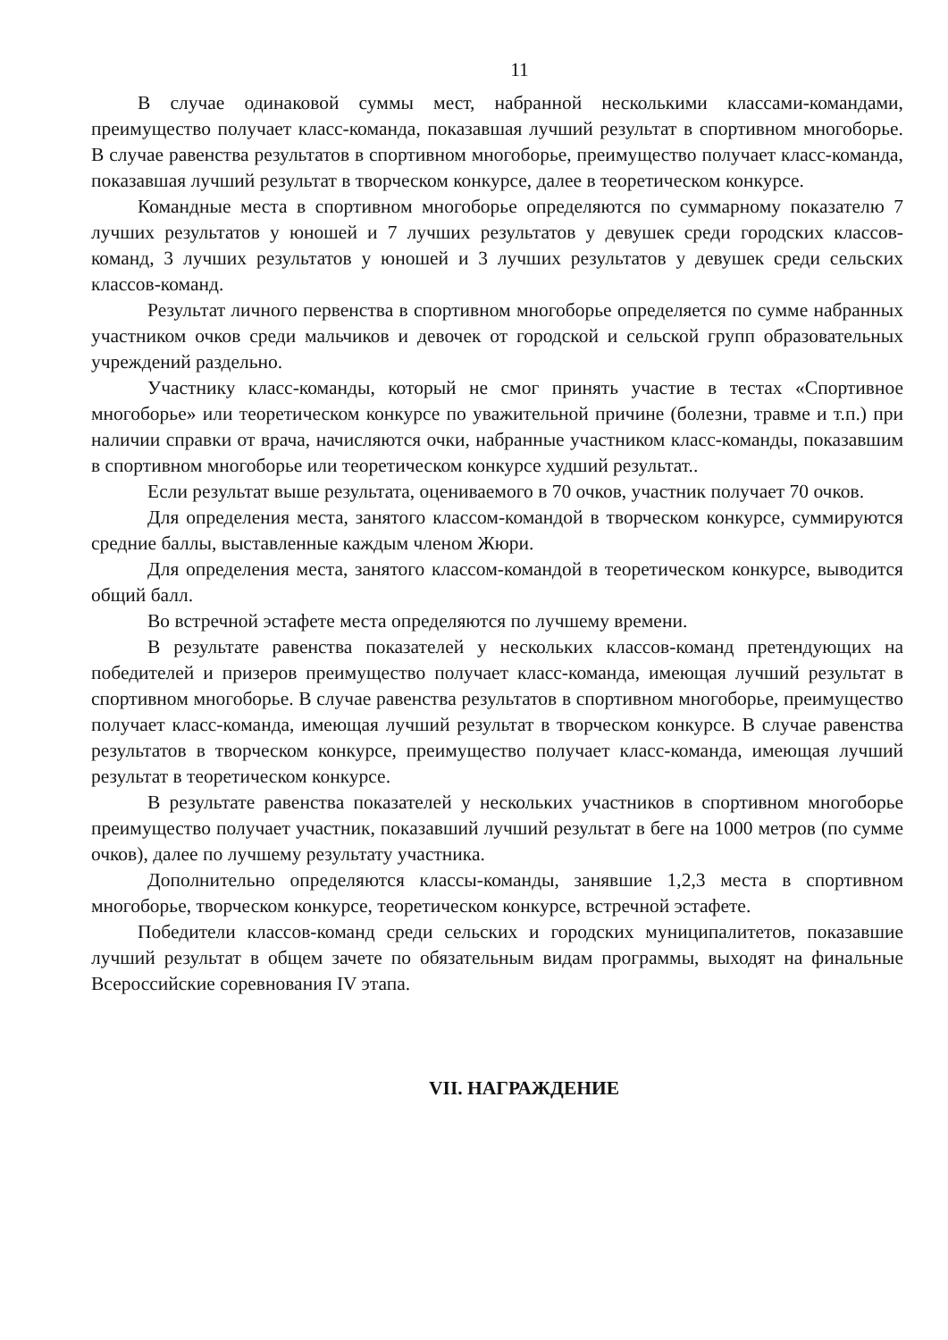11
В случае одинаковой суммы мест, набранной несколькими классами-командами, преимущество получает класс-команда, показавшая лучший результат в спортивном многоборье. В случае равенства результатов в спортивном многоборье, преимущество получает класс-команда, показавшая лучший результат в творческом конкурсе, далее в теоретическом конкурсе.
Командные места в спортивном многоборье определяются по суммарному показателю 7 лучших результатов у юношей и 7 лучших результатов у девушек среди городских классов-команд, 3 лучших результатов у юношей и 3 лучших результатов у девушек среди сельских классов-команд.
Результат личного первенства в спортивном многоборье определяется по сумме набранных участником очков среди мальчиков и девочек от городской и сельской групп образовательных учреждений раздельно.
Участнику класс-команды, который не смог принять участие в тестах «Спортивное многоборье» или теоретическом конкурсе по уважительной причине (болезни, травме и т.п.) при наличии справки от врача, начисляются очки, набранные участником класс-команды, показавшим в спортивном многоборье или теоретическом конкурсе худший результат..
Если результат выше результата, оцениваемого в 70 очков, участник получает 70 очков.
Для определения места, занятого классом-командой в творческом конкурсе, суммируются средние баллы, выставленные каждым членом Жюри.
Для определения места, занятого классом-командой в теоретическом конкурсе, выводится общий балл.
Во встречной эстафете места определяются по лучшему времени.
В результате равенства показателей у нескольких классов-команд претендующих на победителей и призеров преимущество получает класс-команда, имеющая лучший результат в спортивном многоборье. В случае равенства результатов в спортивном многоборье, преимущество получает класс-команда, имеющая лучший результат в творческом конкурсе. В случае равенства результатов в творческом конкурсе, преимущество получает класс-команда, имеющая лучший результат в теоретическом конкурсе.
В результате равенства показателей у нескольких участников в спортивном многоборье преимущество получает участник, показавший лучший результат в беге на 1000 метров (по сумме очков), далее по лучшему результату участника.
Дополнительно определяются классы-команды, занявшие 1,2,3 места в спортивном многоборье, творческом конкурсе, теоретическом конкурсе, встречной эстафете.
Победители классов-команд среди сельских и городских муниципалитетов, показавшие лучший результат в общем зачете по обязательным видам программы, выходят на финальные Всероссийские соревнования IV этапа.
VII. НАГРАЖДЕНИЕ